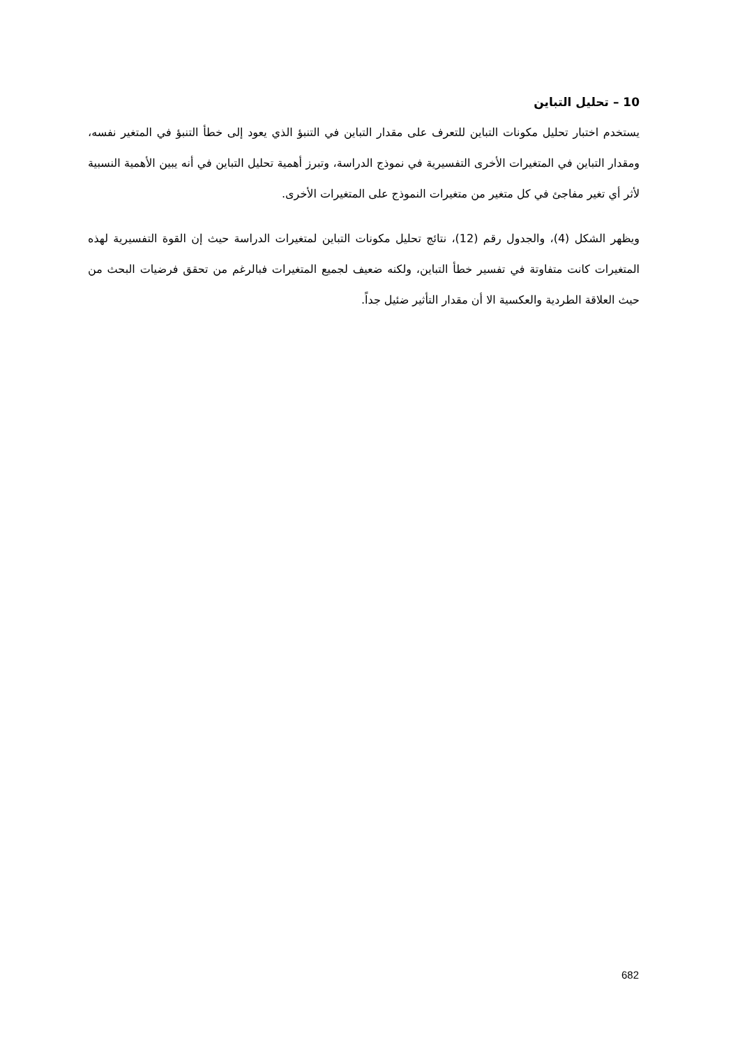10 – تحليل التباين
يستخدم اختبار تحليل مكونات التباين للتعرف على مقدار التباين في التنبؤ الذي يعود إلى خطأ التنبؤ في المتغير نفسه، ومقدار التباين في المتغيرات الأخرى التفسيرية في نموذج الدراسة، وتبرز أهمية تحليل التباين في أنه يبين الأهمية النسبية لأثر أي تغير مفاجئ في كل متغير من متغيرات النموذج على المتغيرات الأخرى.
ويظهر الشكل (4)، والجدول رقم (12)، نتائج تحليل مكونات التباين لمتغيرات الدراسة حيث إن القوة التفسيرية لهذه المتغيرات كانت متفاوتة في تفسير خطأ التباين، ولكنه ضعيف لجميع المتغيرات فبالرغم من تحقق فرضيات البحث من حيث العلاقة الطردية والعكسية الا أن مقدار التأثير ضئيل جداً.
682